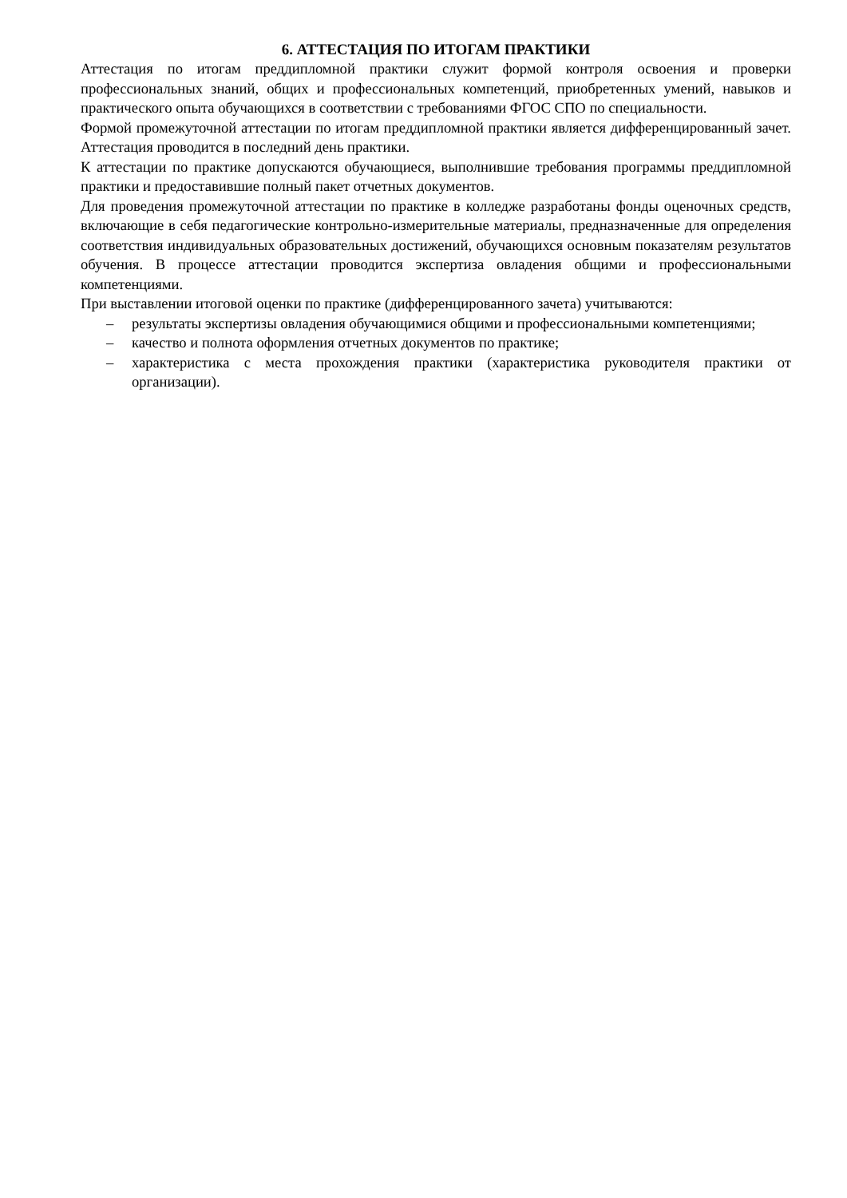6. АТТЕСТАЦИЯ ПО ИТОГАМ ПРАКТИКИ
Аттестация по итогам преддипломной практики служит формой контроля освоения и проверки профессиональных знаний, общих и профессиональных компетенций, приобретенных умений, навыков и практического опыта обучающихся в соответствии с требованиями ФГОС СПО по специальности.
Формой промежуточной аттестации по итогам преддипломной практики является дифференцированный зачет. Аттестация проводится в последний день практики.
К аттестации по практике допускаются обучающиеся, выполнившие требования программы преддипломной практики и предоставившие полный пакет отчетных документов.
Для проведения промежуточной аттестации по практике в колледже разработаны фонды оценочных средств, включающие в себя педагогические контрольно-измерительные материалы, предназначенные для определения соответствия индивидуальных образовательных достижений, обучающихся основным показателям результатов обучения. В процессе аттестации проводится экспертиза овладения общими и профессиональными компетенциями.
При выставлении итоговой оценки по практике (дифференцированного зачета) учитываются:
– результаты экспертизы овладения обучающимися общими и профессиональными компетенциями;
– качество и полнота оформления отчетных документов по практике;
– характеристика с места прохождения практики (характеристика руководителя практики от организации).